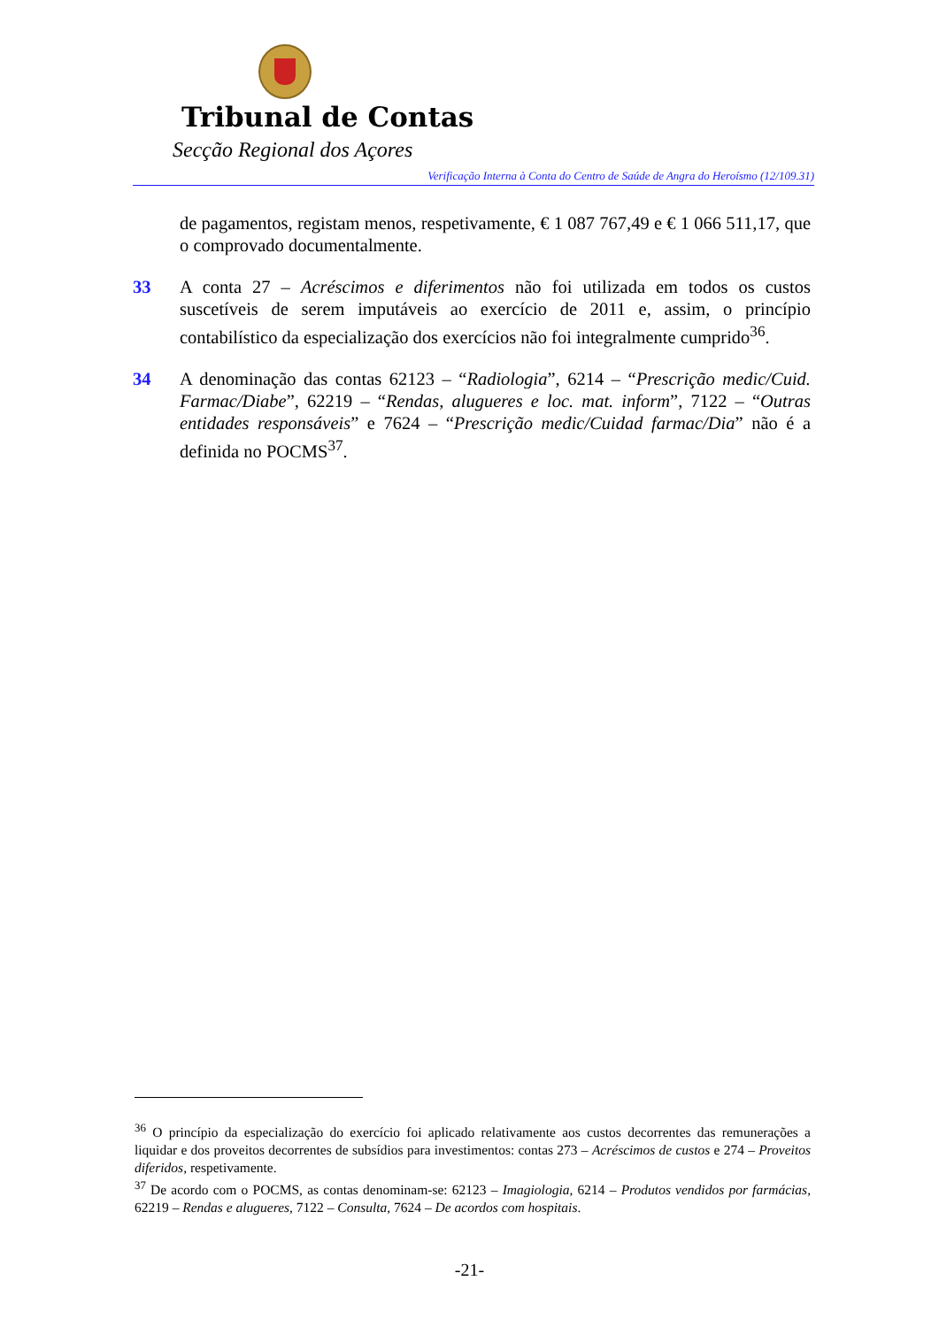Tribunal de Contas
Secção Regional dos Açores
Verificação Interna à Conta do Centro de Saúde de Angra do Heroísmo (12/109.31)
de pagamentos, registam menos, respetivamente, € 1 087 767,49 e € 1 066 511,17, que o comprovado documentalmente.
33 A conta 27 – Acréscimos e diferimentos não foi utilizada em todos os custos suscetíveis de serem imputáveis ao exercício de 2011 e, assim, o princípio contabilístico da especialização dos exercícios não foi integralmente cumprido<sup>36</sup>.
34 A denominação das contas 62123 – “Radiologia”, 6214 – “Prescrição medic/Cuid. Farmac/Diabe”, 62219 – “Rendas, alugueres e loc. mat. inform”, 7122 – “Outras entidades responsáveis” e 7624 – “Prescrição medic/Cuidad farmac/Dia” não é a definida no POCMS<sup>37</sup>.
<sup>36</sup> O princípio da especialização do exercício foi aplicado relativamente aos custos decorrentes das remunerações a liquidar e dos proveitos decorrentes de subsídios para investimentos: contas 273 – Acréscimos de custos e 274 – Proveitos diferidos, respetivamente.
<sup>37</sup> De acordo com o POCMS, as contas denominam-se: 62123 – Imagiologia, 6214 – Produtos vendidos por farmácias, 62219 – Rendas e alugueres, 7122 – Consulta, 7624 – De acordos com hospitais.
-21-